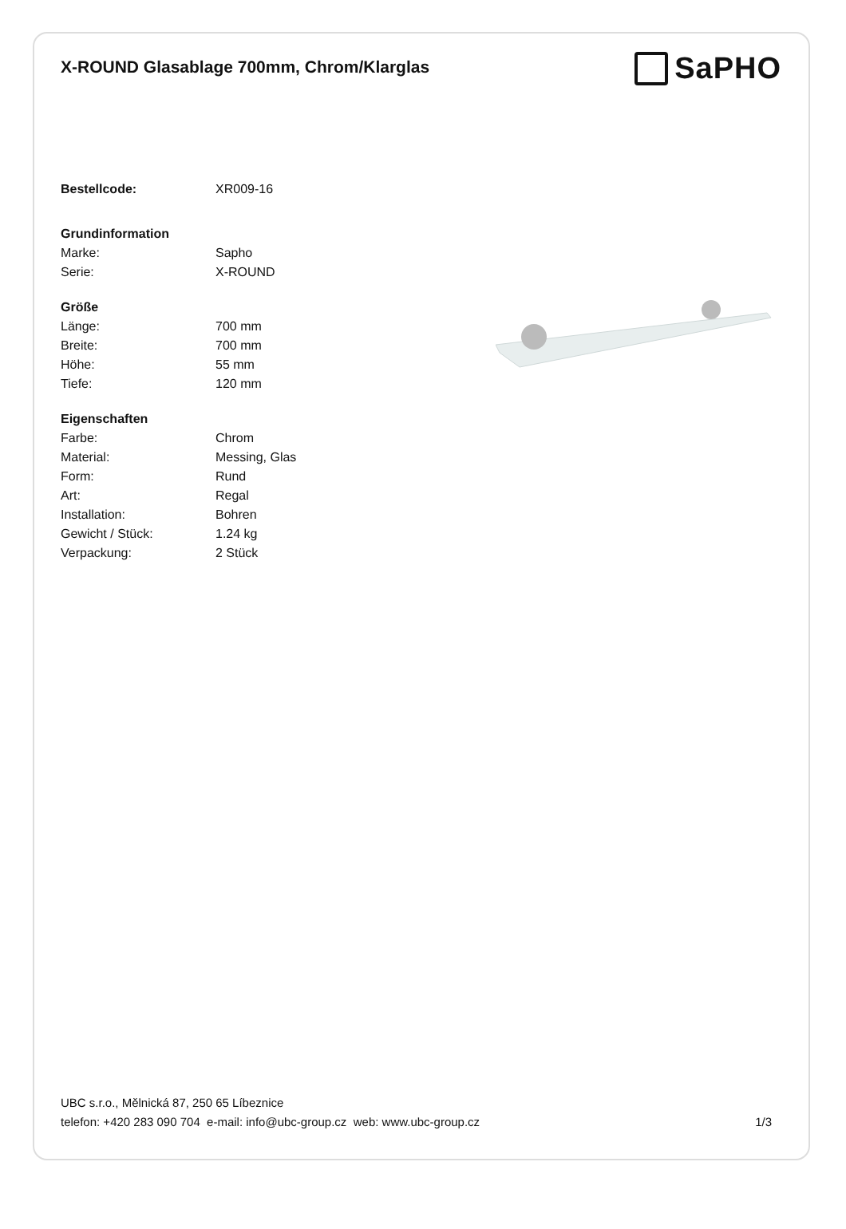X-ROUND Glasablage 700mm, Chrom/Klarglas
SaPHO
| Bestellcode: | XR009-16 |
| Grundinformation | |
| Marke: | Sapho |
| Serie: | X-ROUND |
| Größe | |
| Länge: | 700 mm |
| Breite: | 700 mm |
| Höhe: | 55 mm |
| Tiefe: | 120 mm |
| Eigenschaften | |
| Farbe: | Chrom |
| Material: | Messing, Glas |
| Form: | Rund |
| Art: | Regal |
| Installation: | Bohren |
| Gewicht / Stück: | 1.24 kg |
| Verpackung: | 2 Stück |
UBC s.r.o., Mělnická 87, 250 65 Líbeznice
telefon: +420 283 090 704 e-mail: info@ubc-group.cz web: www.ubc-group.cz 1/3